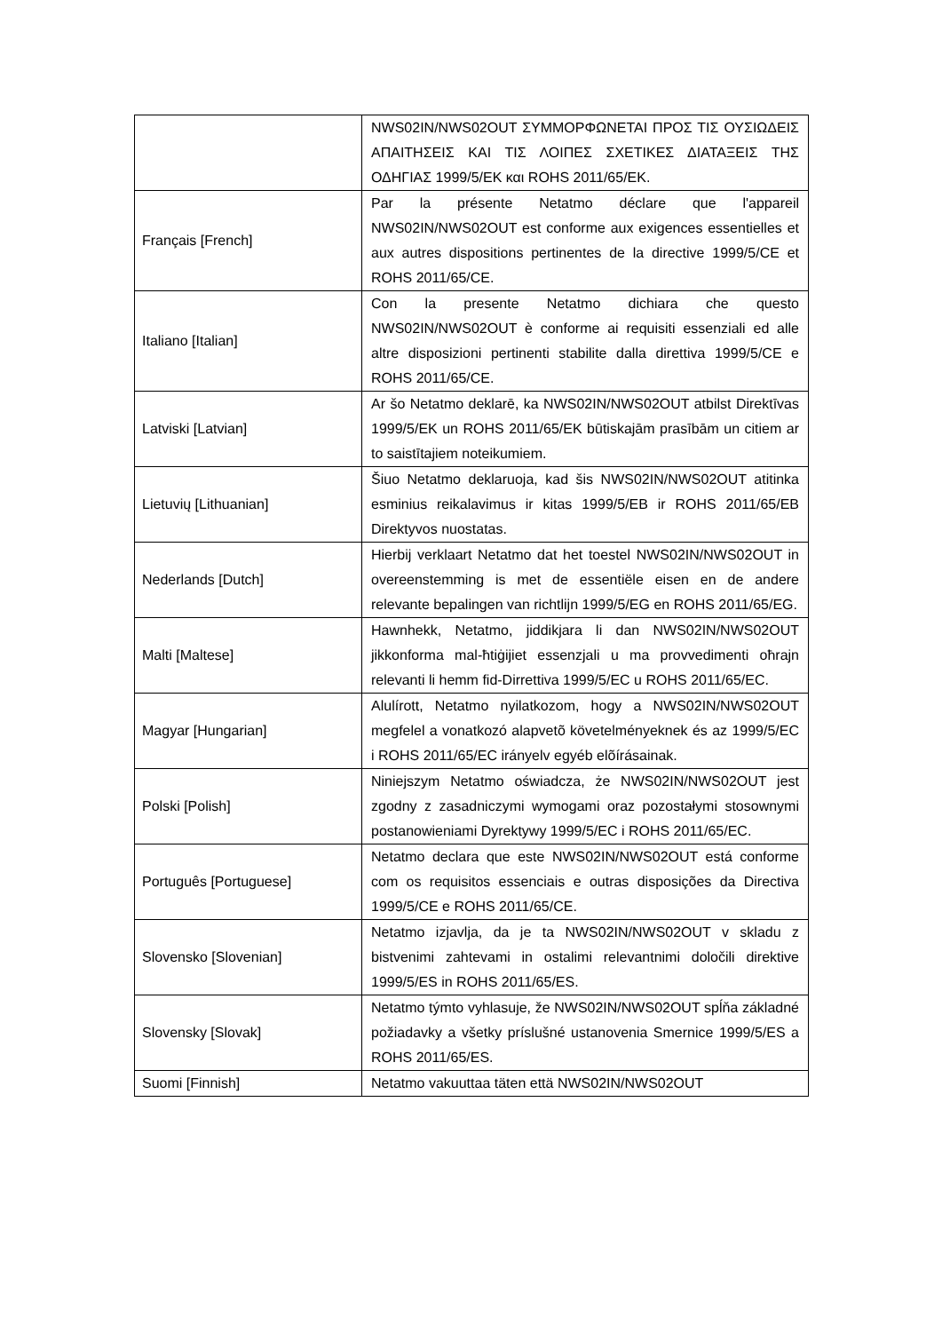| | NWS02IN/NWS02OUT ΣΥΜΜΟΡΦΩΝΕΤΑΙ ΠΡΟΣ ΤΙΣ ΟΥΣΙΩΔΕΙΣ ΑΠΑΙΤΗΣΕΙΣ ΚΑΙ ΤΙΣ ΛΟΙΠΕΣ ΣΧΕΤΙΚΕΣ ΔΙΑΤΑΞΕΙΣ ΤΗΣ ΟΔΗΓΙΑΣ 1999/5/ΕΚ και ROHS 2011/65/ΕΚ. |
| Français [French] | Par la présente Netatmo déclare que l'appareil NWS02IN/NWS02OUT est conforme aux exigences essentielles et aux autres dispositions pertinentes de la directive 1999/5/CE et ROHS 2011/65/CE. |
| Italiano [Italian] | Con la presente Netatmo dichiara che questo NWS02IN/NWS02OUT è conforme ai requisiti essenziali ed alle altre disposizioni pertinenti stabilite dalla direttiva 1999/5/CE e ROHS 2011/65/CE. |
| Latviski [Latvian] | Ar šo Netatmo deklarē, ka NWS02IN/NWS02OUT atbilst Direktīvas 1999/5/EK un ROHS 2011/65/EK būtiskajām prasībām un citiem ar to saistītajiem noteikumiem. |
| Lietuvių [Lithuanian] | Šiuo Netatmo deklaruoja, kad šis NWS02IN/NWS02OUT atitinka esminius reikalavimus ir kitas 1999/5/EB ir ROHS 2011/65/EB Direktyvos nuostatas. |
| Nederlands [Dutch] | Hierbij verklaart Netatmo dat het toestel NWS02IN/NWS02OUT in overeenstemming is met de essentiële eisen en de andere relevante bepalingen van richtlijn 1999/5/EG en ROHS 2011/65/EG. |
| Malti [Maltese] | Hawnhekk, Netatmo, jiddikjara li dan NWS02IN/NWS02OUT jikkonforma mal-ħtiġijiet essenzjali u ma provvedimenti oħrajn relevanti li hemm fid-Dirrettiva 1999/5/EC u ROHS 2011/65/EC. |
| Magyar [Hungarian] | Alulírott, Netatmo nyilatkozom, hogy a NWS02IN/NWS02OUT megfelel a vonatkozó alapvetõ követelményeknek és az 1999/5/EC i ROHS 2011/65/EC irányelv egyéb elõírásainak. |
| Polski [Polish] | Niniejszym Netatmo oświadcza, że NWS02IN/NWS02OUT jest zgodny z zasadniczymi wymogami oraz pozostałymi stosownymi postanowieniami Dyrektywy 1999/5/EC i ROHS 2011/65/EC. |
| Português [Portuguese] | Netatmo declara que este NWS02IN/NWS02OUT está conforme com os requisitos essenciais e outras disposições da Directiva 1999/5/CE e ROHS 2011/65/CE. |
| Slovensko [Slovenian] | Netatmo izjavlja, da je ta NWS02IN/NWS02OUT v skladu z bistvenimi zahtevami in ostalimi relevantnimi določili direktive 1999/5/ES in ROHS 2011/65/ES. |
| Slovensky [Slovak] | Netatmo týmto vyhlasuje, že NWS02IN/NWS02OUT spĺňa základné požiadavky a všetky príslušné ustanovenia Smernice 1999/5/ES a ROHS 2011/65/ES. |
| Suomi [Finnish] | Netatmo vakuuttaa täten että NWS02IN/NWS02OUT |